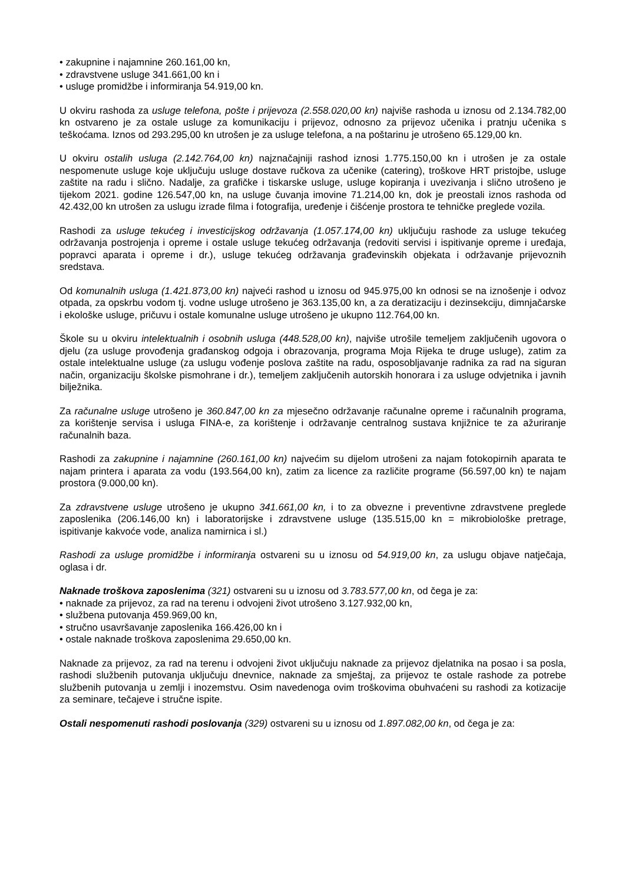• zakupnine i najamnine 260.161,00 kn,
• zdravstvene usluge 341.661,00 kn i
• usluge promidžbe i informiranja 54.919,00 kn.
U okviru rashoda za usluge telefona, pošte i prijevoza (2.558.020,00 kn) najviše rashoda u iznosu od 2.134.782,00 kn ostvareno je za ostale usluge za komunikaciju i prijevoz, odnosno za prijevoz učenika i pratnju učenika s teškoćama. Iznos od 293.295,00 kn utrošen je za usluge telefona, a na poštarinu je utrošeno 65.129,00 kn.
U okviru ostalih usluga (2.142.764,00 kn) najznačajniji rashod iznosi 1.775.150,00 kn i utrošen je za ostale nespomenute usluge koje uključuju usluge dostave ručkova za učenike (catering), troškove HRT pristojbe, usluge zaštite na radu i slično. Nadalje, za grafičke i tiskarske usluge, usluge kopiranja i uvezivanja i slično utrošeno je tijekom 2021. godine 126.547,00 kn, na usluge čuvanja imovine 71.214,00 kn, dok je preostali iznos rashoda od 42.432,00 kn utrošen za uslugu izrade filma i fotografija, uređenje i čišćenje prostora te tehničke preglede vozila.
Rashodi za usluge tekućeg i investicijskog održavanja (1.057.174,00 kn) uključuju rashode za usluge tekućeg održavanja postrojenja i opreme i ostale usluge tekućeg održavanja (redoviti servisi i ispitivanje opreme i uređaja, popravci aparata i opreme i dr.), usluge tekućeg održavanja građevinskih objekata i održavanje prijevoznih sredstava.
Od komunalnih usluga (1.421.873,00 kn) najveći rashod u iznosu od 945.975,00 kn odnosi se na iznošenje i odvoz otpada, za opskrbu vodom tj. vodne usluge utrošeno je 363.135,00 kn, a za deratizaciju i dezinsekciju, dimnjačarske i ekološke usluge, pričuvu i ostale komunalne usluge utrošeno je ukupno 112.764,00 kn.
Škole su u okviru intelektualnih i osobnih usluga (448.528,00 kn), najviše utrošile temeljem zaključenih ugovora o djelu (za usluge provođenja građanskog odgoja i obrazovanja, programa Moja Rijeka te druge usluge), zatim za ostale intelektualne usluge (za uslugu vođenje poslova zaštite na radu, osposobljavanje radnika za rad na siguran način, organizaciju školske pismohrane i dr.), temeljem zaključenih autorskih honorara i za usluge odvjetnika i javnih bilježnika.
Za računalne usluge utrošeno je 360.847,00 kn za mjesečno održavanje računalne opreme i računalnih programa, za korištenje servisa i usluga FINA-e, za korištenje i održavanje centralnog sustava knjižnice te za ažuriranje računalnih baza.
Rashodi za zakupnine i najamnine (260.161,00 kn) najvećim su dijelom utrošeni za najam fotokopirnih aparata te najam printera i aparata za vodu (193.564,00 kn), zatim za licence za različite programe (56.597,00 kn) te najam prostora (9.000,00 kn).
Za zdravstvene usluge utrošeno je ukupno 341.661,00 kn, i to za obvezne i preventivne zdravstvene preglede zaposlenika (206.146,00 kn) i laboratorijske i zdravstvene usluge (135.515,00 kn = mikrobiološke pretrage, ispitivanje kakvoće vode, analiza namirnica i sl.)
Rashodi za usluge promidžbe i informiranja ostvareni su u iznosu od 54.919,00 kn, za uslugu objave natječaja, oglasa i dr.
Naknade troškova zaposlenima (321) ostvareni su u iznosu od 3.783.577,00 kn, od čega je za:
• naknade za prijevoz, za rad na terenu i odvojeni život utrošeno 3.127.932,00 kn,
• službena putovanja 459.969,00 kn,
• stručno usavršavanje zaposlenika 166.426,00 kn i
• ostale naknade troškova zaposlenima 29.650,00 kn.
Naknade za prijevoz, za rad na terenu i odvojeni život uključuju naknade za prijevoz djelatnika na posao i sa posla, rashodi službenih putovanja uključuju dnevnice, naknade za smještaj, za prijevoz te ostale rashode za potrebe službenih putovanja u zemlji i inozemstvu. Osim navedenoga ovim troškovima obuhvaćeni su rashodi za kotizacije za seminare, tečajeve i stručne ispite.
Ostali nespomenuti rashodi poslovanja (329) ostvareni su u iznosu od 1.897.082,00 kn, od čega je za: